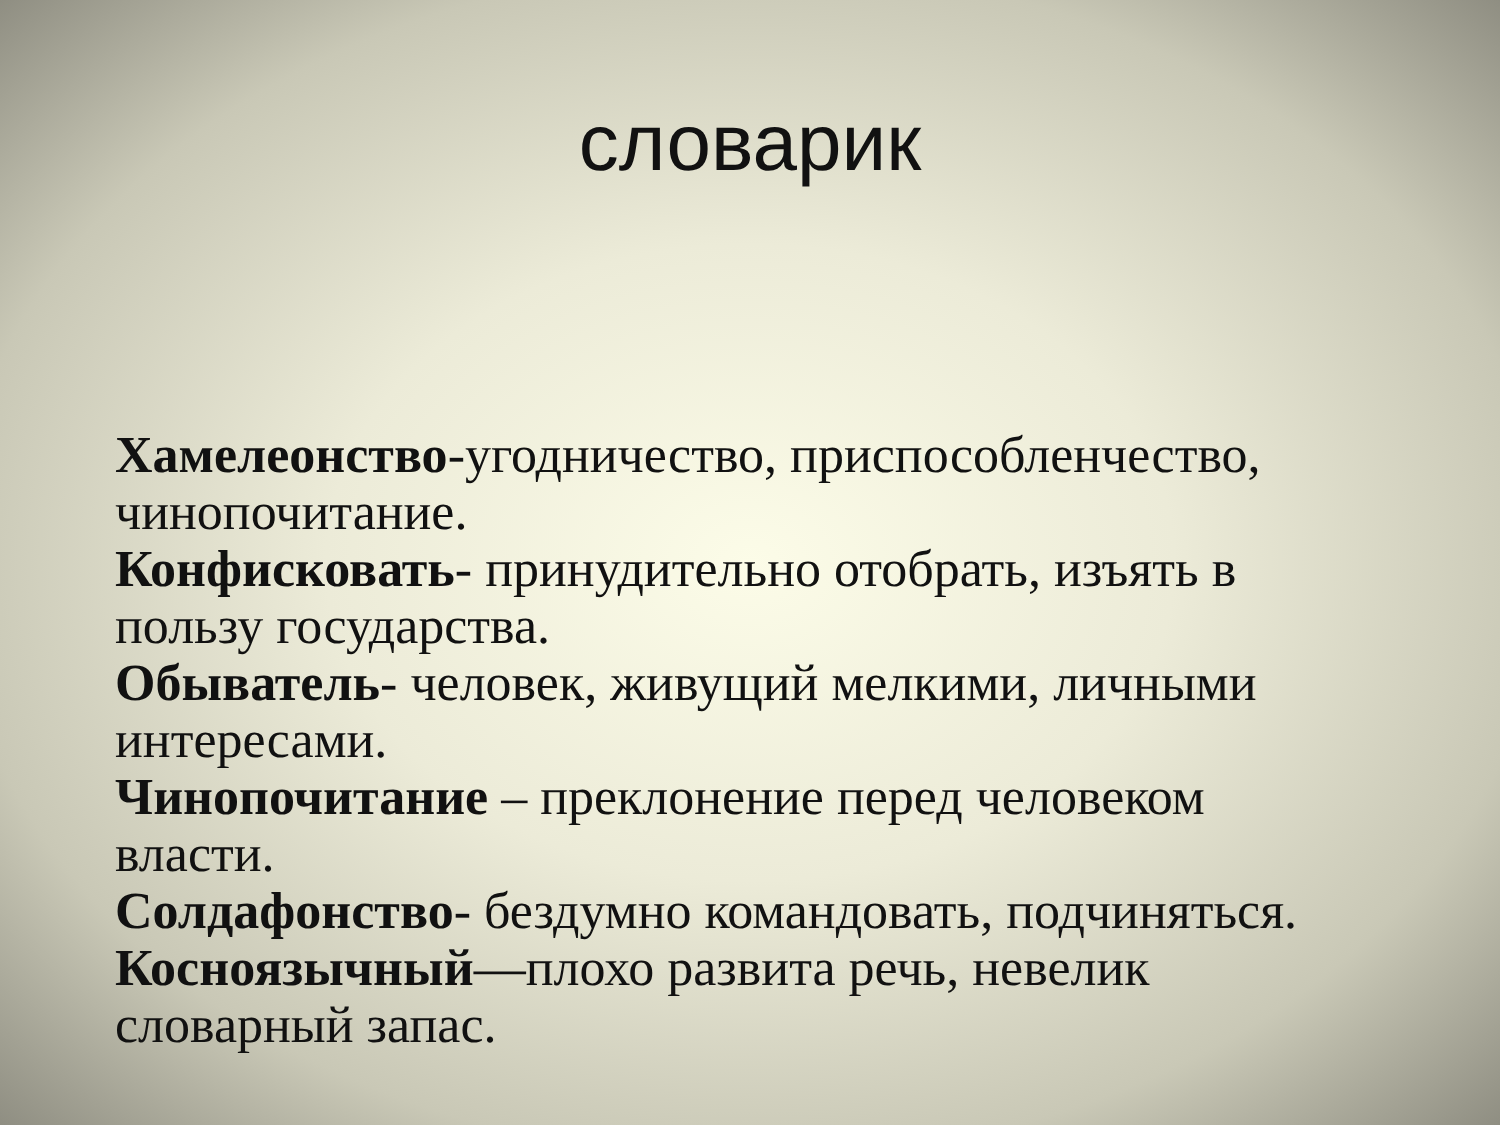словарик
Хамелеонство-угодничество, приспособленчество, чинопочитание.
Конфисковать- принудительно отобрать, изъять в пользу государства.
Обыватель- человек, живущий мелкими, личными интересами.
Чинопочитание – преклонение перед человеком власти.
Солдафонство- бездумно командовать, подчиняться.
Косноязычный—плохо развита речь, невелик словарный запас.